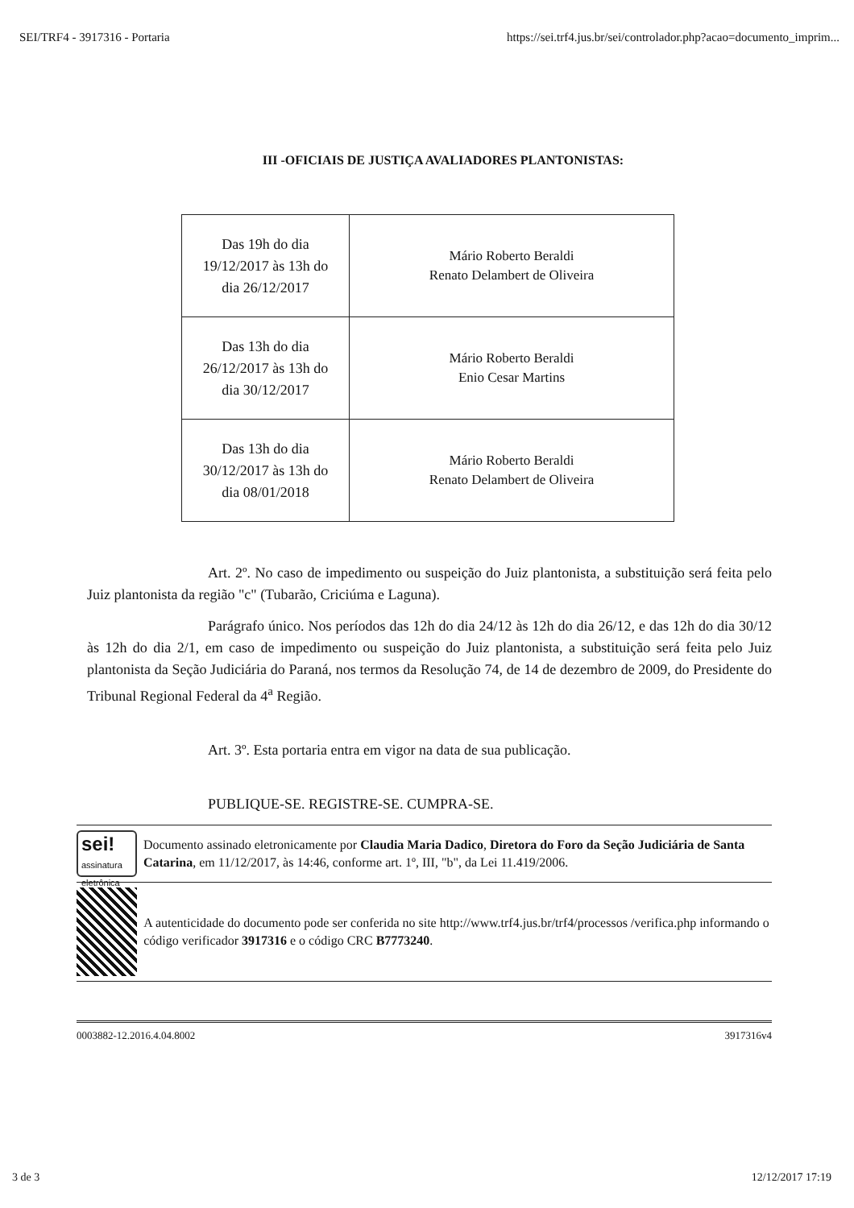SEI/TRF4 - 3917316 - Portaria https://sei.trf4.jus.br/sei/controlador.php?acao=documento_imprim...
III -OFICIAIS DE JUSTIÇA AVALIADORES PLANTONISTAS:
| Das 19h do dia 19/12/2017 às 13h do dia 26/12/2017 | Mário Roberto Beraldi Renato Delambert de Oliveira |
| Das 13h do dia 26/12/2017 às 13h do dia 30/12/2017 | Mário Roberto Beraldi Enio Cesar Martins |
| Das 13h do dia 30/12/2017 às 13h do dia 08/01/2018 | Mário Roberto Beraldi Renato Delambert de Oliveira |
Art. 2º. No caso de impedimento ou suspeição do Juiz plantonista, a substituição será feita pelo Juiz plantonista da região "c" (Tubarão, Criciúma e Laguna).
Parágrafo único. Nos períodos das 12h do dia 24/12 às 12h do dia 26/12, e das 12h do dia 30/12 às 12h do dia 2/1, em caso de impedimento ou suspeição do Juiz plantonista, a substituição será feita pelo Juiz plantonista da Seção Judiciária do Paraná, nos termos da Resolução 74, de 14 de dezembro de 2009, do Presidente do Tribunal Regional Federal da 4<sup>a</sup> Região.
Art. 3º. Esta portaria entra em vigor na data de sua publicação.
PUBLIQUE-SE. REGISTRE-SE. CUMPRA-SE.
sei!
assinatura eletrônica
Documento assinado eletronicamente por Claudia Maria Dadico, Diretora do Foro da Seção Judiciária de Santa Catarina, em 11/12/2017, às 14:46, conforme art. 1º, III, "b", da Lei 11.419/2006.
A autenticidade do documento pode ser conferida no site http://www.trf4.jus.br/trf4/processos /verifica.php informando o código verificador 3917316 e o código CRC B7773240.
0003882-12.2016.4.04.8002 3917316v4
3 de 3 12/12/2017 17:19